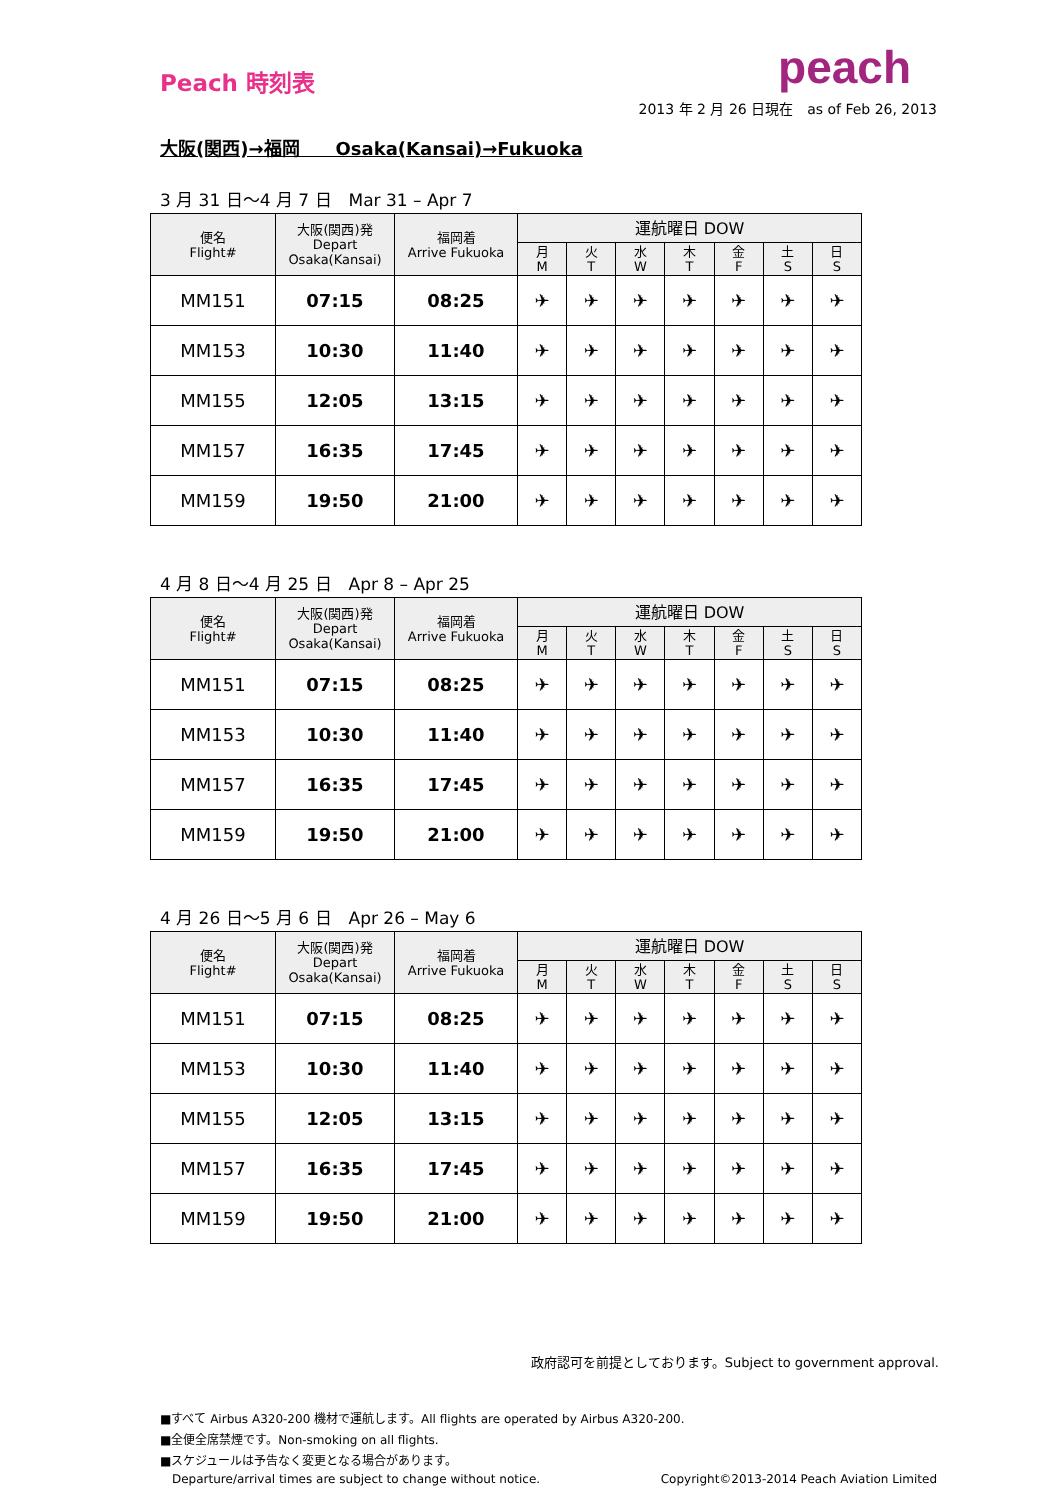Peach 時刻表
peach
2013 年 2 月 26 日現在　as of Feb 26, 2013
大阪(関西)→福岡　　Osaka(Kansai)→Fukuoka
3 月 31 日〜4 月 7 日　Mar 31 – Apr 7
| 便名 Flight# | 大阪(関西)発 Depart Osaka(Kansai) | 福岡着 Arrive Fukuoka | 運航曜日 DOW | | | | | | |
| --- | --- | --- | --- | --- | --- | --- | --- | --- | --- |
| | | | 月 M | 火 T | 水 W | 木 T | 金 F | 土 S | 日 S |
| MM151 | 07:15 | 08:25 | ✈ | ✈ | ✈ | ✈ | ✈ | ✈ | ✈ |
| MM153 | 10:30 | 11:40 | ✈ | ✈ | ✈ | ✈ | ✈ | ✈ | ✈ |
| MM155 | 12:05 | 13:15 | ✈ | ✈ | ✈ | ✈ | ✈ | ✈ | ✈ |
| MM157 | 16:35 | 17:45 | ✈ | ✈ | ✈ | ✈ | ✈ | ✈ | ✈ |
| MM159 | 19:50 | 21:00 | ✈ | ✈ | ✈ | ✈ | ✈ | ✈ | ✈ |
4 月 8 日〜4 月 25 日　Apr 8 – Apr 25
| 便名 Flight# | 大阪(関西)発 Depart Osaka(Kansai) | 福岡着 Arrive Fukuoka | 運航曜日 DOW | | | | | | |
| --- | --- | --- | --- | --- | --- | --- | --- | --- | --- |
| | | | 月 M | 火 T | 水 W | 木 T | 金 F | 土 S | 日 S |
| MM151 | 07:15 | 08:25 | ✈ | ✈ | ✈ | ✈ | ✈ | ✈ | ✈ |
| MM153 | 10:30 | 11:40 | ✈ | ✈ | ✈ | ✈ | ✈ | ✈ | ✈ |
| MM157 | 16:35 | 17:45 | ✈ | ✈ | ✈ | ✈ | ✈ | ✈ | ✈ |
| MM159 | 19:50 | 21:00 | ✈ | ✈ | ✈ | ✈ | ✈ | ✈ | ✈ |
4 月 26 日〜5 月 6 日　Apr 26 – May 6
| 便名 Flight# | 大阪(関西)発 Depart Osaka(Kansai) | 福岡着 Arrive Fukuoka | 運航曜日 DOW | | | | | | |
| --- | --- | --- | --- | --- | --- | --- | --- | --- | --- |
| | | | 月 M | 火 T | 水 W | 木 T | 金 F | 土 S | 日 S |
| MM151 | 07:15 | 08:25 | ✈ | ✈ | ✈ | ✈ | ✈ | ✈ | ✈ |
| MM153 | 10:30 | 11:40 | ✈ | ✈ | ✈ | ✈ | ✈ | ✈ | ✈ |
| MM155 | 12:05 | 13:15 | ✈ | ✈ | ✈ | ✈ | ✈ | ✈ | ✈ |
| MM157 | 16:35 | 17:45 | ✈ | ✈ | ✈ | ✈ | ✈ | ✈ | ✈ |
| MM159 | 19:50 | 21:00 | ✈ | ✈ | ✈ | ✈ | ✈ | ✈ | ✈ |
政府認可を前提としております。Subject to government approval.
■すべて Airbus A320-200 機材で運航します。All flights are operated by Airbus A320-200.
■全便全席禁煙です。Non-smoking on all flights.
■スケジュールは予告なく変更となる場合があります。
Departure/arrival times are subject to change without notice. Copyright©2013-2014 Peach Aviation Limited